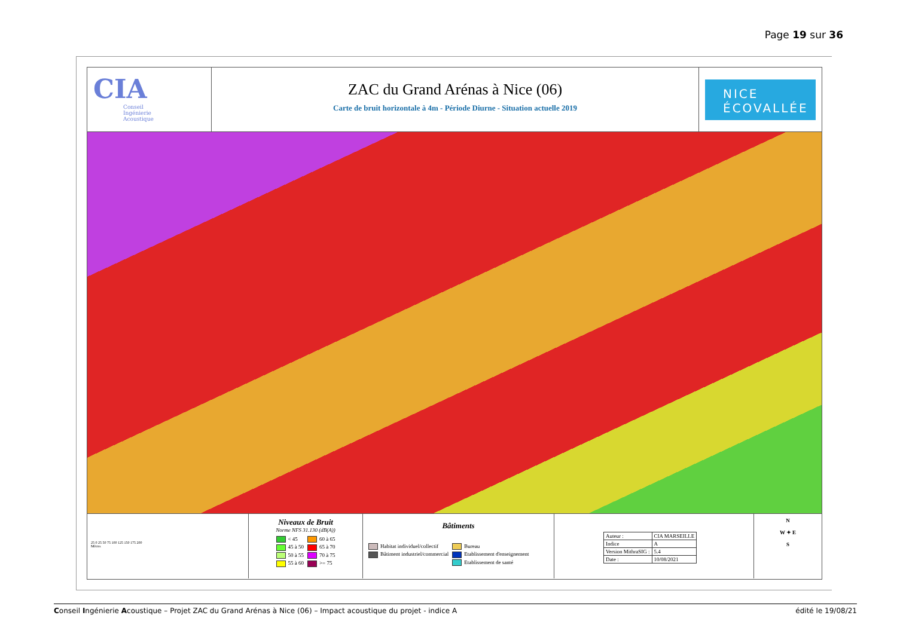Page 19 sur 36
CIA
Conseil
Ingénierie
Acoustique
ZAC du Grand Arénas à Nice (06)
Carte de bruit horizontale à 4m - Période Diurne - Situation actuelle 2019
NICE
ÉCOVALLÉE
25 0 25 50 75 100 125 150 175 200
Mètres
Niveaux de Bruit
Norme NFS 31.130 (dB(A))
| < 45 | 60 à 65 |
| 45 à 50 | 65 à 70 |
| 50 à 55 | 70 à 75 |
| 55 à 60 | >= 75 |
Bâtiments
| Habitat individuel/collectif | Bureau |
| Bâtiment industriel/commercial | Etablissement d'enseignement |
| | Etablissement de santé |
| Auteur : | CIA MARSEILLE |
| Indice | A |
| Version MithraSIG : | 5.4 |
| Date : | 10/08/2021 |
N
W ✦ E
S
Conseil Ingénierie Acoustique – Projet ZAC du Grand Arénas à Nice (06) – Impact acoustique du projet - indice A édité le 19/08/21